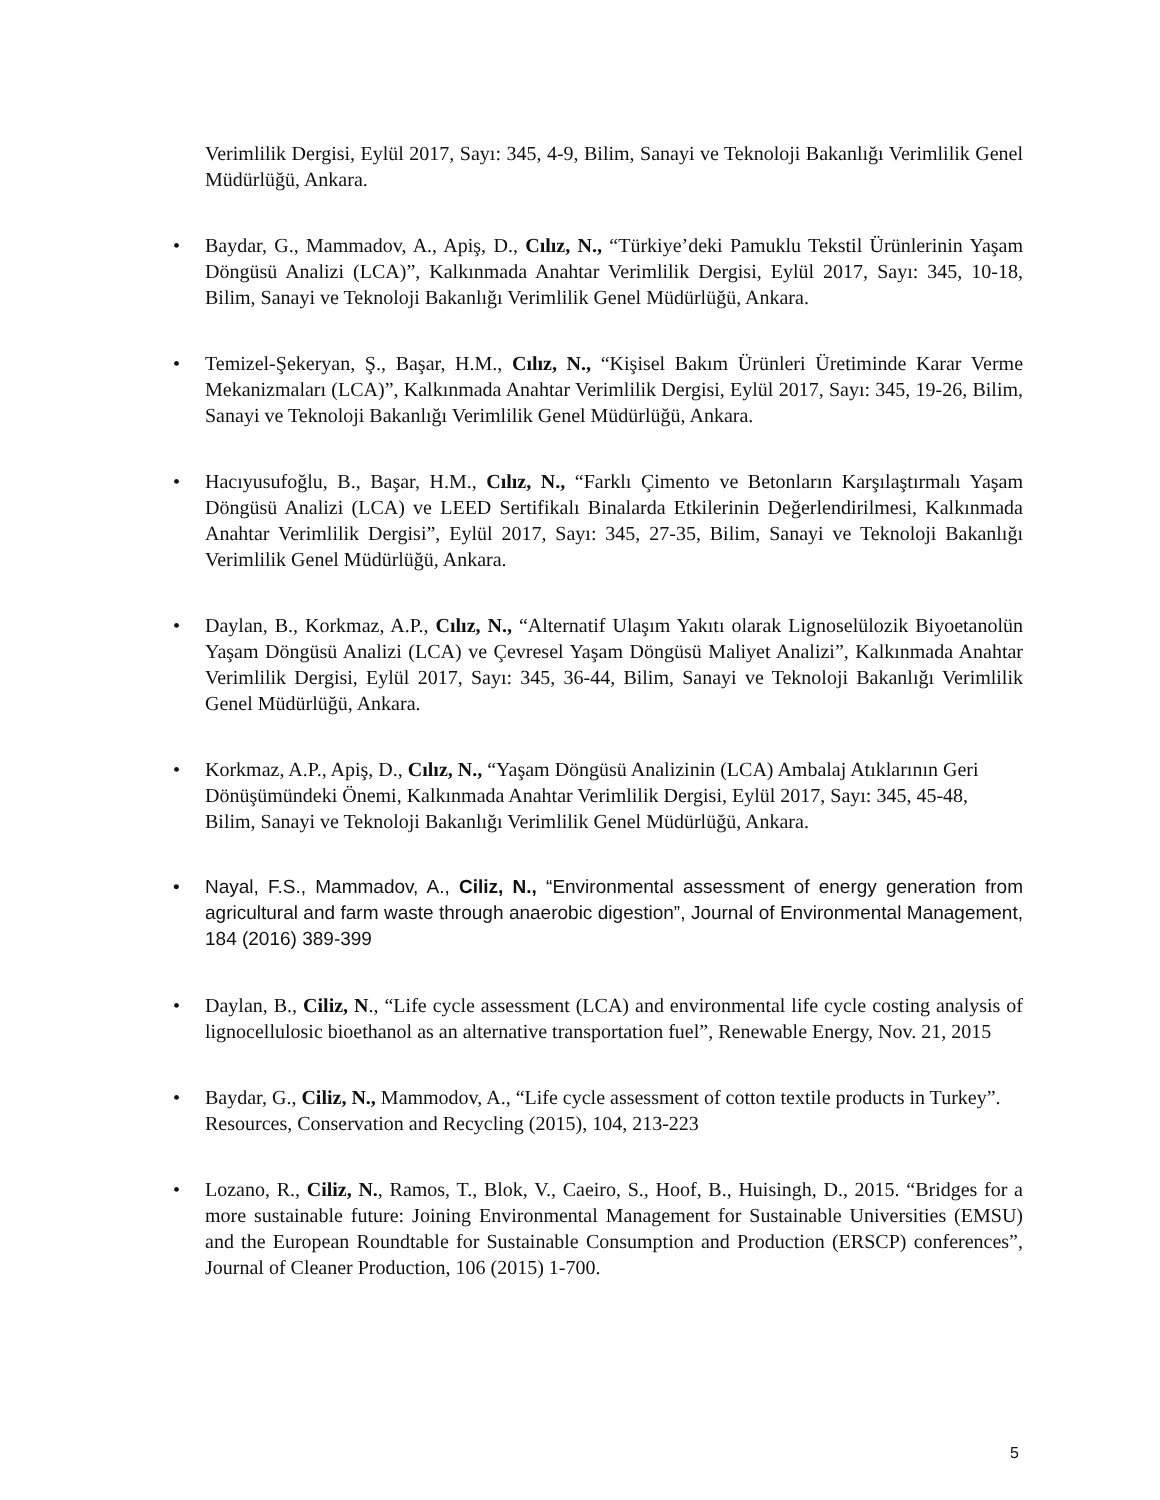Verimlilik Dergisi, Eylül 2017, Sayı: 345, 4-9, Bilim, Sanayi ve Teknoloji Bakanlığı Verimlilik Genel Müdürlüğü, Ankara.
• Baydar, G., Mammadov, A., Apiş, D., Cılız, N., “Türkiye’deki Pamuklu Tekstil Ürünlerinin Yaşam Döngüsü Analizi (LCA)”, Kalkınmada Anahtar Verimlilik Dergisi, Eylül 2017, Sayı: 345, 10-18, Bilim, Sanayi ve Teknoloji Bakanlığı Verimlilik Genel Müdürlüğü, Ankara.
• Temizel-Şekeryan, Ş., Başar, H.M., Cılız, N., “Kişisel Bakım Ürünleri Üretiminde Karar Verme Mekanizmaları (LCA)”, Kalkınmada Anahtar Verimlilik Dergisi, Eylül 2017, Sayı: 345, 19-26, Bilim, Sanayi ve Teknoloji Bakanlığı Verimlilik Genel Müdürlüğü, Ankara.
• Hacıyusufoğlu, B., Başar, H.M., Cılız, N., “Farklı Çimento ve Betonların Karşılaştırmalı Yaşam Döngüsü Analizi (LCA) ve LEED Sertifikalı Binalarda Etkilerinin Değerlendirilmesi, Kalkınmada Anahtar Verimlilik Dergisi”, Eylül 2017, Sayı: 345, 27-35, Bilim, Sanayi ve Teknoloji Bakanlığı Verimlilik Genel Müdürlüğü, Ankara.
• Daylan, B., Korkmaz, A.P., Cılız, N., “Alternatif Ulaşım Yakıtı olarak Lignoselülozik Biyoetanolün Yaşam Döngüsü Analizi (LCA) ve Çevresel Yaşam Döngüsü Maliyet Analizi”, Kalkınmada Anahtar Verimlilik Dergisi, Eylül 2017, Sayı: 345, 36-44, Bilim, Sanayi ve Teknoloji Bakanlığı Verimlilik Genel Müdürlüğü, Ankara.
• Korkmaz, A.P., Apiş, D., Cılız, N., “Yaşam Döngüsü Analizinin (LCA) Ambalaj Atıklarının Geri Dönüşümündeki Önemi, Kalkınmada Anahtar Verimlilik Dergisi, Eylül 2017, Sayı: 345, 45-48, Bilim, Sanayi ve Teknoloji Bakanlığı Verimlilik Genel Müdürlüğü, Ankara.
• Nayal, F.S., Mammadov, A., Ciliz, N., “Environmental assessment of energy generation from agricultural and farm waste through anaerobic digestion”, Journal of Environmental Management, 184 (2016) 389-399
• Daylan, B., Ciliz, N., “Life cycle assessment (LCA) and environmental life cycle costing analysis of lignocellulosic bioethanol as an alternative transportation fuel”, Renewable Energy, Nov. 21, 2015
• Baydar, G., Ciliz, N., Mammodov, A., “Life cycle assessment of cotton textile products in Turkey”. Resources, Conservation and Recycling (2015), 104, 213-223
• Lozano, R., Ciliz, N., Ramos, T., Blok, V., Caeiro, S., Hoof, B., Huisingh, D., 2015. “Bridges for a more sustainable future: Joining Environmental Management for Sustainable Universities (EMSU) and the European Roundtable for Sustainable Consumption and Production (ERSCP) conferences”, Journal of Cleaner Production, 106 (2015) 1-700.
5